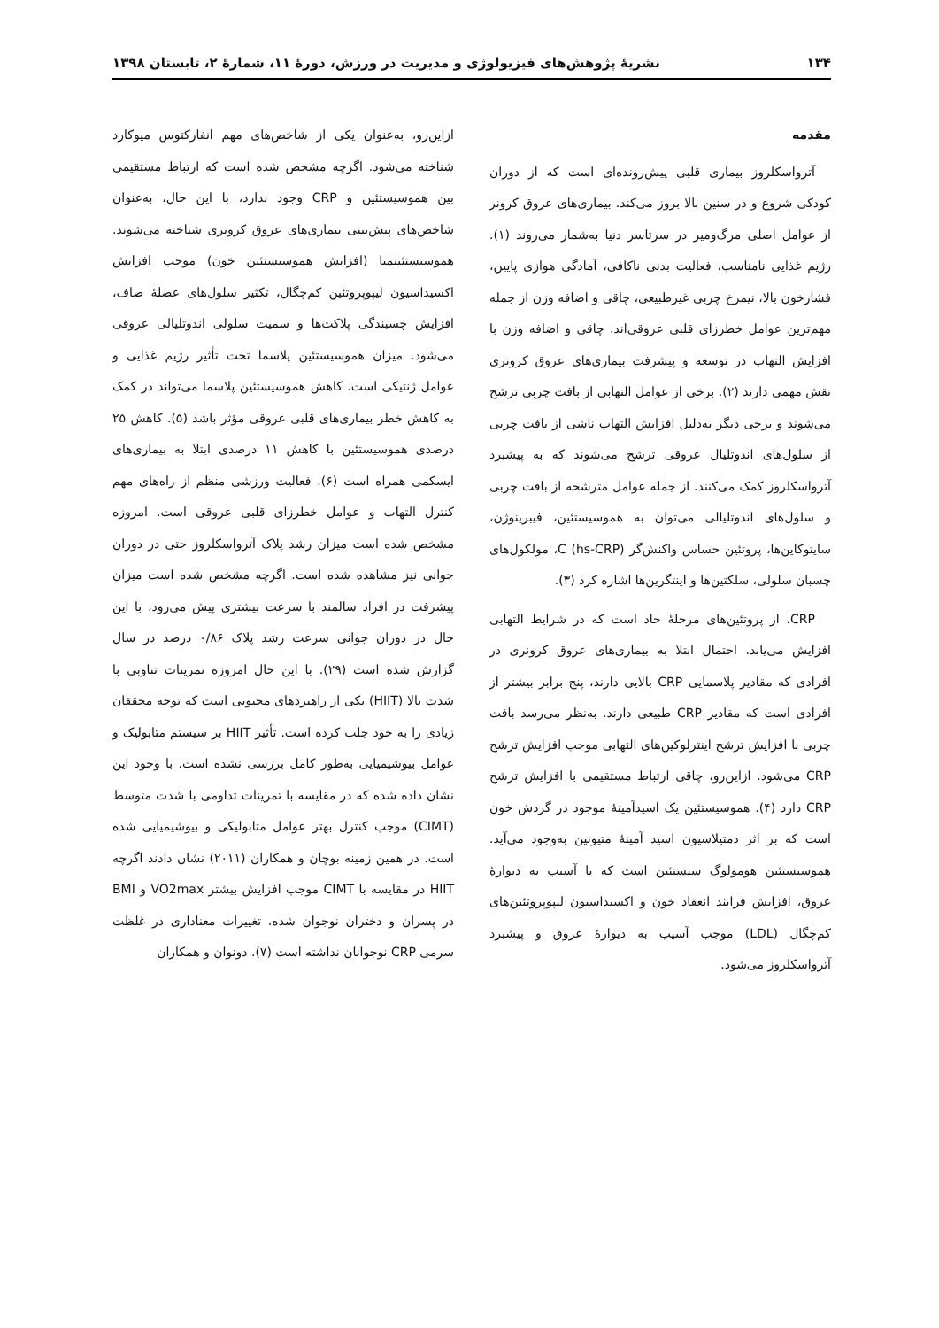۱۳۴ نشریۀ پژوهش‌های فیزیولوژی و مدیریت در ورزش، دورۀ ۱۱، شمارۀ ۲، تابستان ۱۳۹۸
مقدمه
آترواسکلروز بیماری قلبی پیش‌رونده‌ای است که از دوران کودکی شروع و در سنین بالا بروز می‌کند. بیماری‌های عروق کرونر از عوامل اصلی مرگ‌ومیر در سرتاسر دنیا به‌شمار می‌روند (۱). رژیم غذایی نامناسب، فعالیت بدنی ناکافی، آمادگی هوازی پایین، فشارخون بالا، نیمرخ چربی غیرطبیعی، چاقی و اضافه وزن از جمله مهم‌ترین عوامل خطرزای قلبی عروقی‌اند. چاقی و اضافه وزن با افزایش التهاب در توسعه و پیشرفت بیماری‌های عروق کرونری نقش مهمی دارند (۲). برخی از عوامل التهابی از بافت چربی ترشح می‌شوند و برخی دیگر به‌دلیل افزایش التهاب ناشی از بافت چربی از سلول‌های اندوتلیال عروقی ترشح می‌شوند که به پیشبرد آترواسکلروز کمک می‌کنند. از جمله عوامل مترشحه از بافت چربی و سلول‌های اندوتلیالی می‌توان به هموسیستئین، فیبرینوژن، سایتوکاین‌ها، پروتئین حساس واکنش‌گر C (hs-CRP)، مولکول‌های چسبان سلولی، سلکتین‌ها و اینتگرین‌ها اشاره کرد (۳).
CRP، از پروتئین‌های مرحلۀ حاد است که در شرایط التهابی افزایش می‌یابد. احتمال ابتلا به بیماری‌های عروق کرونری در افرادی که مقادیر پلاسمایی CRP بالایی دارند، پنج برابر بیشتر از افرادی است که مقادیر CRP طبیعی دارند. به‌نظر می‌رسد بافت چربی با افزایش ترشح اینترلوکین‌های التهابی موجب افزایش ترشح CRP می‌شود. ازاین‌رو، چاقی ارتباط مستقیمی با افزایش ترشح CRP دارد (۴). هموسیستئین یک اسیدآمینۀ موجود در گردش خون است که بر اثر دمتیلاسیون اسید آمینۀ متیونین به‌وجود می‌آید. هموسیستئین هومولوگ سیستئین است که با آسیب به دیوارۀ عروق، افزایش فرایند انعقاد خون و اکسیداسیون لیپوپروتئین‌های کم‌چگال (LDL) موجب آسیب به دیوارۀ عروق و پیشبرد آترواسکلروز می‌شود.
ازاین‌رو، به‌عنوان یکی از شاخص‌های مهم انفارکتوس میوکارد شناخته می‌شود. اگرچه مشخص شده است که ارتباط مستقیمی بین هموسیستئین و CRP وجود ندارد، با این حال، به‌عنوان شاخص‌های پیش‌بینی بیماری‌های عروق کرونری شناخته می‌شوند. هموسیستئینمیا (افزایش هموسیستئین خون) موجب افزایش اکسیداسیون لیپوپروتئین کم‌چگال، تکثیر سلول‌های عضلۀ صاف، افزایش چسبندگی پلاکت‌ها و سمیت سلولی اندوتلیالی عروقی می‌شود. میزان هموسیستئین پلاسما تحت تأثیر رژیم غذایی و عوامل ژنتیکی است. کاهش هموسیستئین پلاسما می‌تواند در کمک به کاهش خطر بیماری‌های قلبی عروقی مؤثر باشد (۵). کاهش ۲۵ درصدی هموسیستئین با کاهش ۱۱ درصدی ابتلا به بیماری‌های ایسکمی همراه است (۶). فعالیت ورزشی منظم از راه‌های مهم کنترل التهاب و عوامل خطرزای قلبی عروقی است. امروزه مشخص شده است میزان رشد پلاک آترواسکلروز حتی در دوران جوانی نیز مشاهده شده است. اگرچه مشخص شده است میزان پیشرفت در افراد سالمند با سرعت بیشتری پیش می‌رود، با این حال در دوران جوانی سرعت رشد پلاک ۰/۸۶ درصد در سال گزارش شده است (۲۹). با این حال امروزه تمرینات تناوبی با شدت بالا (HIIT) یکی از راهبردهای محبوبی است که توجه محققان زیادی را به خود جلب کرده است. تأثیر HIIT بر سیستم متابولیک و عوامل بیوشیمیایی به‌طور کامل بررسی نشده است. با وجود این نشان داده شده که در مقایسه با تمرینات تداومی با شدت متوسط (CIMT) موجب کنترل بهتر عوامل متابولیکی و بیوشیمیایی شده است. در همین زمینه بوچان و همکاران (۲۰۱۱) نشان دادند اگرچه HIIT در مقایسه با CIMT موجب افزایش بیشتر VO2max و BMI در پسران و دختران نوجوان شده، تغییرات معناداری در غلظت سرمی CRP نوجوانان نداشته است (۷). دونوان و همکاران